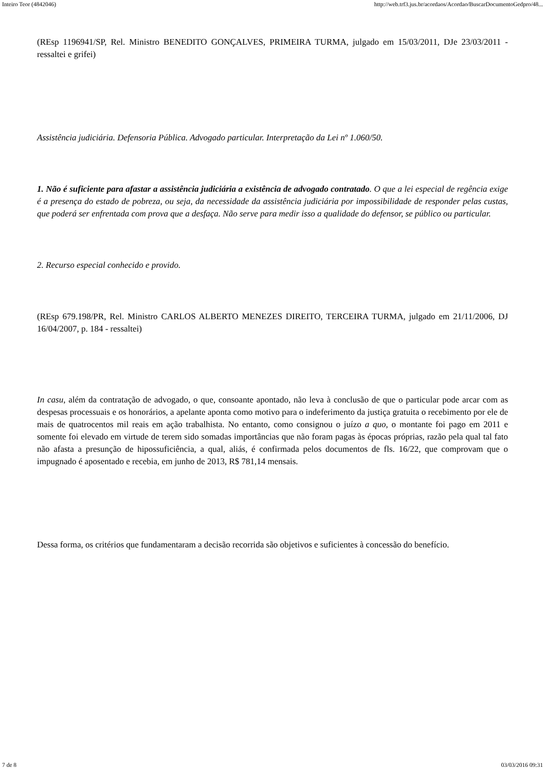Inteiro Teor (4842046) http://web.trf3.jus.br/acordaos/Acordao/BuscarDocumentoGedpro/48...
(REsp 1196941/SP, Rel. Ministro BENEDITO GONÇALVES, PRIMEIRA TURMA, julgado em 15/03/2011, DJe 23/03/2011 - ressaltei e grifei)
Assistência judiciária. Defensoria Pública. Advogado particular. Interpretação da Lei nº 1.060/50.
1. Não é suficiente para afastar a assistência judiciária a existência de advogado contratado. O que a lei especial de regência exige é a presença do estado de pobreza, ou seja, da necessidade da assistência judiciária por impossibilidade de responder pelas custas, que poderá ser enfrentada com prova que a desfaça. Não serve para medir isso a qualidade do defensor, se público ou particular.
2. Recurso especial conhecido e provido.
(REsp 679.198/PR, Rel. Ministro CARLOS ALBERTO MENEZES DIREITO, TERCEIRA TURMA, julgado em 21/11/2006, DJ 16/04/2007, p. 184 - ressaltei)
In casu, além da contratação de advogado, o que, consoante apontado, não leva à conclusão de que o particular pode arcar com as despesas processuais e os honorários, a apelante aponta como motivo para o indeferimento da justiça gratuita o recebimento por ele de mais de quatrocentos mil reais em ação trabalhista. No entanto, como consignou o juízo a quo, o montante foi pago em 2011 e somente foi elevado em virtude de terem sido somadas importâncias que não foram pagas às épocas próprias, razão pela qual tal fato não afasta a presunção de hipossuficiência, a qual, aliás, é confirmada pelos documentos de fls. 16/22, que comprovam que o impugnado é aposentado e recebia, em junho de 2013, R$ 781,14 mensais.
Dessa forma, os critérios que fundamentaram a decisão recorrida são objetivos e suficientes à concessão do benefício.
7 de 8 03/03/2016 09:31